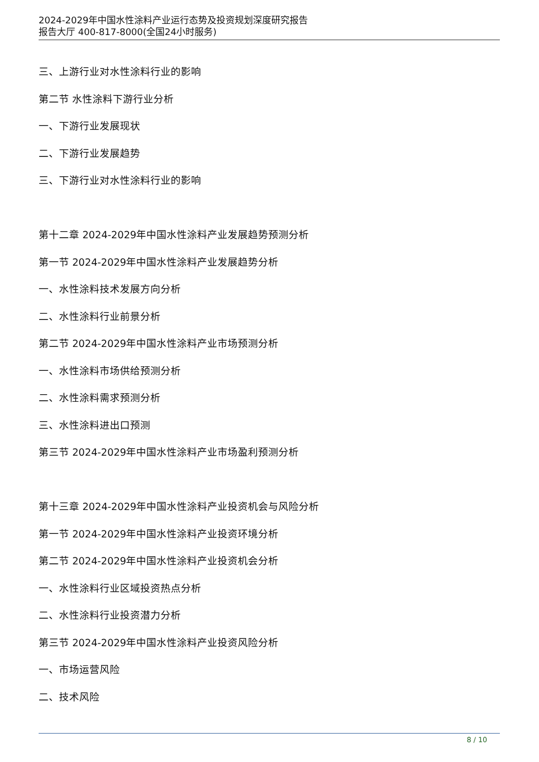2024-2029年中国水性涂料产业运行态势及投资规划深度研究报告
报告大厅 400-817-8000(全国24小时服务)
三、上游行业对水性涂料行业的影响
第二节 水性涂料下游行业分析
一、下游行业发展现状
二、下游行业发展趋势
三、下游行业对水性涂料行业的影响
第十二章 2024-2029年中国水性涂料产业发展趋势预测分析
第一节 2024-2029年中国水性涂料产业发展趋势分析
一、水性涂料技术发展方向分析
二、水性涂料行业前景分析
第二节 2024-2029年中国水性涂料产业市场预测分析
一、水性涂料市场供给预测分析
二、水性涂料需求预测分析
三、水性涂料进出口预测
第三节 2024-2029年中国水性涂料产业市场盈利预测分析
第十三章 2024-2029年中国水性涂料产业投资机会与风险分析
第一节 2024-2029年中国水性涂料产业投资环境分析
第二节 2024-2029年中国水性涂料产业投资机会分析
一、水性涂料行业区域投资热点分析
二、水性涂料行业投资潜力分析
第三节 2024-2029年中国水性涂料产业投资风险分析
一、市场运营风险
二、技术风险
8 / 10